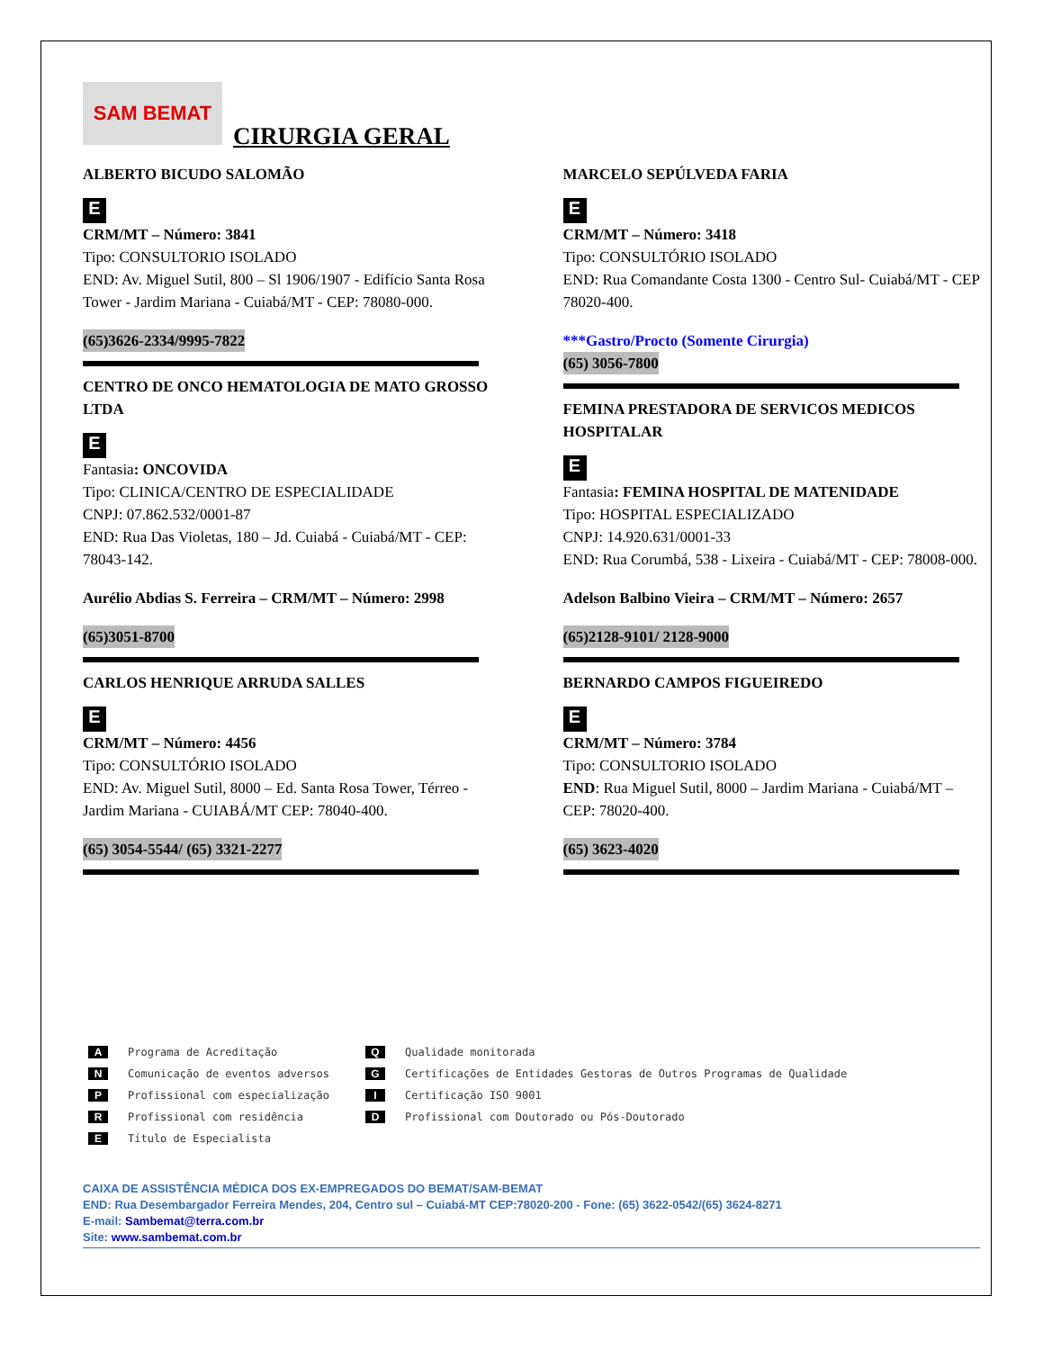SAM BEMAT
CIRURGIA GERAL
ALBERTO BICUDO SALOMÃO
E
CRM/MT – Número: 3841
Tipo: CONSULTORIO ISOLADO
END: Av. Miguel Sutil, 800 – Sl 1906/1907 - Edifício Santa Rosa Tower - Jardim Mariana - Cuiabá/MT - CEP: 78080-000.
(65)3626-2334/9995-7822
CENTRO DE ONCO HEMATOLOGIA DE MATO GROSSO LTDA
E
Fantasia: ONCOVIDA
Tipo: CLINICA/CENTRO DE ESPECIALIDADE
CNPJ: 07.862.532/0001-87
END: Rua Das Violetas, 180 – Jd. Cuiabá - Cuiabá/MT - CEP: 78043-142.
Aurélio Abdias S. Ferreira – CRM/MT – Número: 2998
(65)3051-8700
CARLOS HENRIQUE ARRUDA SALLES
E
CRM/MT – Número: 4456
Tipo: CONSULTÓRIO ISOLADO
END: Av. Miguel Sutil, 8000 – Ed. Santa Rosa Tower, Térreo - Jardim Mariana - CUIABÁ/MT CEP: 78040-400.
(65) 3054-5544/ (65) 3321-2277
MARCELO SEPÚLVEDA FARIA
E
CRM/MT – Número: 3418
Tipo: CONSULTÓRIO ISOLADO
END: Rua Comandante Costa 1300 - Centro Sul- Cuiabá/MT - CEP 78020-400.
***Gastro/Procto (Somente Cirurgia)
(65) 3056-7800
FEMINA PRESTADORA DE SERVICOS MEDICOS HOSPITALAR
E
Fantasia: FEMINA HOSPITAL DE MATENIDADE
Tipo: HOSPITAL ESPECIALIZADO
CNPJ: 14.920.631/0001-33
END: Rua Corumbá, 538 - Lixeira - Cuiabá/MT - CEP: 78008-000.
Adelson Balbino Vieira – CRM/MT – Número: 2657
(65)2128-9101/ 2128-9000
BERNARDO CAMPOS FIGUEIREDO
E
CRM/MT – Número: 3784
Tipo: CONSULTORIO ISOLADO
END: Rua Miguel Sutil, 8000 – Jardim Mariana - Cuiabá/MT – CEP: 78020-400.
(65) 3623-4020
A Programa de Acreditação
N Comunicação de eventos adversos
P Profissional com especialização
R Profissional com residência
E Título de Especialista
Q Qualidade monitorada
G Certificações de Entidades Gestoras de Outros Programas de Qualidade
I Certificação ISO 9001
D Profissional com Doutorado ou Pós-Doutorado
CAIXA DE ASSISTÊNCIA MÉDICA DOS EX-EMPREGADOS DO BEMAT/SAM-BEMAT
END: Rua Desembargador Ferreira Mendes, 204, Centro sul – Cuiabá-MT CEP:78020-200 - Fone: (65) 3622-0542/(65) 3624-8271
E-mail: Sambemat@terra.com.br
Site: www.sambemat.com.br